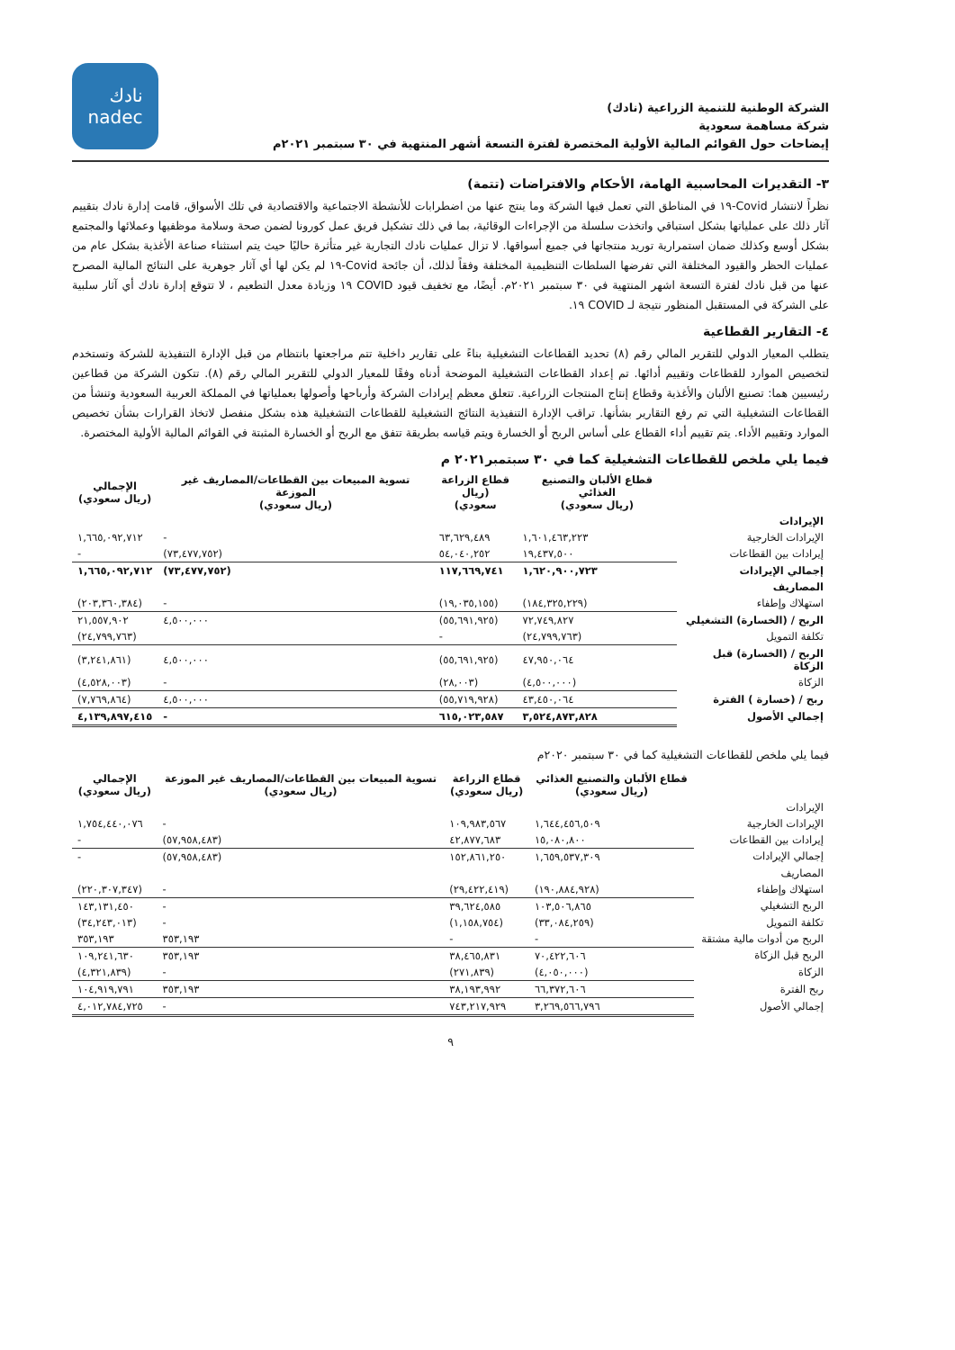الشركة الوطنية للتنمية الزراعية (نادك)
شركة مساهمة سعودية
إيضاحات حول القوائم المالية الأولية المختصرة لفترة التسعة أشهر المنتهية في ٣٠ سبتمبر ٢٠٢١م
نادك
nadec
٣- التقديرات المحاسبية الهامة، الأحكام والافتراضات (تتمة)
نظراً لانتشار Covid-١٩ في المناطق التي تعمل فيها الشركة وما ينتج عنها من اضطرابات للأنشطة الاجتماعية والاقتصادية في تلك الأسواق، قامت إدارة نادك بتقييم آثار ذلك على عملياتها بشكل استباقي واتخذت سلسلة من الإجراءات الوقائية، بما في ذلك تشكيل فريق عمل كورونا لضمن صحة وسلامة موظفيها وعملائها والمجتمع بشكل أوسع وكذلك ضمان استمرارية توريد منتجاتها في جميع أسواقها. لا تزال عمليات نادك التجارية غير متأثرة حاليًا حيث يتم استثناء صناعة الأغذية بشكل عام من عمليات الحظر والقيود المختلفة التي تفرضها السلطات التنظيمية المختلفة وفقاً لذلك، أن جائحة Covid-١٩ لم يكن لها أي آثار جوهرية على النتائج المالية المصرح عنها من قبل نادك لفترة التسعة اشهر المنتهية في ٣٠ سبتمبر ٢٠٢١م. أيضًا، مع تخفيف قيود COVID ١٩ وزيادة معدل التطعيم ، لا تتوقع إدارة نادك أي آثار سلبية على الشركة في المستقبل المنظور نتيجة لـ COVID ١٩.
٤- التقارير القطاعية
يتطلب المعيار الدولي للتقرير المالي رقم (٨) تحديد القطاعات التشغيلية بناءً على تقارير داخلية تتم مراجعتها بانتظام من قبل الإدارة التنفيذية للشركة وتستخدم لتخصيص الموارد للقطاعات وتقييم أدائها. تم إعداد القطاعات التشغيلية الموضحة أدناه وفقًا للمعيار الدولي للتقرير المالي رقم (٨). تتكون الشركة من قطاعين رئيسيين هما: تصنيع الألبان والأغذية وقطاع إنتاج المنتجات الزراعية. تتعلق معظم إيرادات الشركة وأرباحها وأصولها بعملياتها في المملكة العربية السعودية وتنشأ من القطاعات التشغيلية التي تم رفع التقارير بشأنها. تراقب الإدارة التنفيذية النتائج التشغيلية للقطاعات التشغيلية هذه بشكل منفصل لاتخاذ القرارات بشأن تخصيص الموارد وتقييم الأداء. يتم تقييم أداء القطاع على أساس الربح أو الخسارة ويتم قياسه بطريقة تتفق مع الربح أو الخسارة المثبتة في القوائم المالية الأولية المختصرة.
فيما يلي ملخص للقطاعات التشغيلية كما في ٣٠ سبتمبر٢٠٢١ م
| | قطاع الألبان والتصنيع الغذائي (ريال سعودي) | قطاع الزراعة (ريال سعودي) | تسوية المبيعات بين القطاعات/المصاريف غير الموزعة (ريال سعودي) | الإجمالي (ريال سعودي) |
| --- | --- | --- | --- | --- |
| الإيرادات | | | | |
| الإيرادات الخارجية | ١,٦٠١,٤٦٣,٢٢٣ | ٦٣,٦٢٩,٤٨٩ | - | ١,٦٦٥,٠٩٢,٧١٢ |
| إيرادات بين القطاعات | ١٩,٤٣٧,٥٠٠ | ٥٤,٠٤٠,٢٥٢ | (٧٣,٤٧٧,٧٥٢) | - |
| إجمالي الإيرادات | ١,٦٢٠,٩٠٠,٧٢٣ | ١١٧,٦٦٩,٧٤١ | (٧٣,٤٧٧,٧٥٢) | ١,٦٦٥,٠٩٢,٧١٢ |
| المصاريف | | | | |
| استهلاك وإطفاء | (١٨٤,٣٢٥,٢٢٩) | (١٩,٠٣٥,١٥٥) | - | (٢٠٣,٣٦٠,٣٨٤) |
| الربح / (الخسارة) التشغيلي | ٧٢,٧٤٩,٨٢٧ | (٥٥,٦٩١,٩٢٥) | ٤,٥٠٠,٠٠٠ | ٢١,٥٥٧,٩٠٢ |
| تكلفة التمويل | (٢٤,٧٩٩,٧٦٣) | - | | (٢٤,٧٩٩,٧٦٣) |
| الربح / (الخسارة) قبل الزكاة | ٤٧,٩٥٠,٠٦٤ | (٥٥,٦٩١,٩٢٥) | ٤,٥٠٠,٠٠٠ | (٣,٢٤١,٨٦١) |
| الزكاة | (٤,٥٠٠,٠٠٠) | (٢٨,٠٠٣) | - | (٤,٥٢٨,٠٠٣) |
| ربح / (خسارة ) الفترة | ٤٣,٤٥٠,٠٦٤ | (٥٥,٧١٩,٩٢٨) | ٤,٥٠٠,٠٠٠ | (٧,٧٦٩,٨٦٤) |
| إجمالي الأصول | ٣,٥٢٤,٨٧٣,٨٢٨ | ٦١٥,٠٢٣,٥٨٧ | - | ٤,١٣٩,٨٩٧,٤١٥ |
فيما يلي ملخص للقطاعات التشغيلية كما في ٣٠ سبتمبر ٢٠٢٠م
| | قطاع الألبان والتصنيع الغذائي (ريال سعودي) | قطاع الزراعة (ريال سعودي) | تسوية المبيعات بين القطاعات/المصاريف غير الموزعة (ريال سعودي) | الإجمالي (ريال سعودي) |
| --- | --- | --- | --- | --- |
| الإيرادات | | | | |
| الإيرادات الخارجية | ١,٦٤٤,٤٥٦,٥٠٩ | ١٠٩,٩٨٣,٥٦٧ | - | ١,٧٥٤,٤٤٠,٠٧٦ |
| إيرادات بين القطاعات | ١٥,٠٨٠,٨٠٠ | ٤٢,٨٧٧,٦٨٣ | (٥٧,٩٥٨,٤٨٣) | - |
| إجمالي الإيرادات | ١,٦٥٩,٥٣٧,٣٠٩ | ١٥٢,٨٦١,٢٥٠ | (٥٧,٩٥٨,٤٨٣) | - |
| المصاريف | | | | |
| استهلاك وإطفاء | (١٩٠,٨٨٤,٩٢٨) | (٢٩,٤٢٢,٤١٩) | - | (٢٢٠,٣٠٧,٣٤٧) |
| الربح التشغيلي | ١٠٣,٥٠٦,٨٦٥ | ٣٩,٦٢٤,٥٨٥ | - | ١٤٣,١٣١,٤٥٠ |
| تكلفة التمويل | (٣٣,٠٨٤,٢٥٩) | (١,١٥٨,٧٥٤) | - | (٣٤,٢٤٣,٠١٣) |
| الربح من أدوات مالية مشتقة | - | - | ٣٥٣,١٩٣ | ٣٥٣,١٩٣ |
| الربح قبل الزكاة | ٧٠,٤٢٢,٦٠٦ | ٣٨,٤٦٥,٨٣١ | ٣٥٣,١٩٣ | ١٠٩,٢٤١,٦٣٠ |
| الزكاة | (٤,٠٥٠,٠٠٠) | (٢٧١,٨٣٩) | - | (٤,٣٢١,٨٣٩) |
| ربح الفترة | ٦٦,٣٧٢,٦٠٦ | ٣٨,١٩٣,٩٩٢ | ٣٥٣,١٩٣ | ١٠٤,٩١٩,٧٩١ |
| إجمالي الأصول | ٣,٢٦٩,٥٦٦,٧٩٦ | ٧٤٣,٢١٧,٩٢٩ | - | ٤,٠١٢,٧٨٤,٧٢٥ |
٩